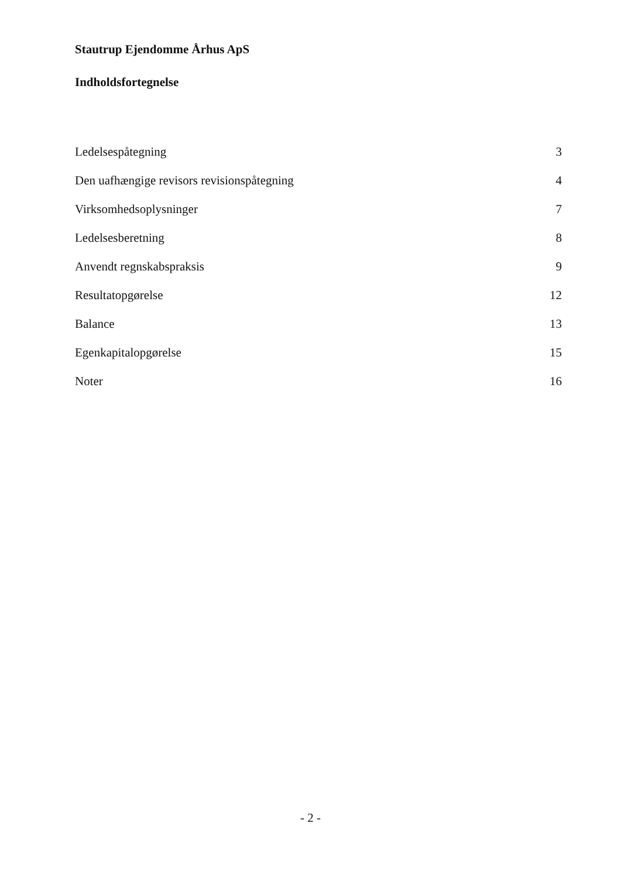Stautrup Ejendomme Århus ApS
Indholdsfortegnelse
| Ledelsespåtegning | 3 |
| Den uafhængige revisors revisionspåtegning | 4 |
| Virksomhedsoplysninger | 7 |
| Ledelsesberetning | 8 |
| Anvendt regnskabspraksis | 9 |
| Resultatopgørelse | 12 |
| Balance | 13 |
| Egenkapitalopgørelse | 15 |
| Noter | 16 |
- 2 -